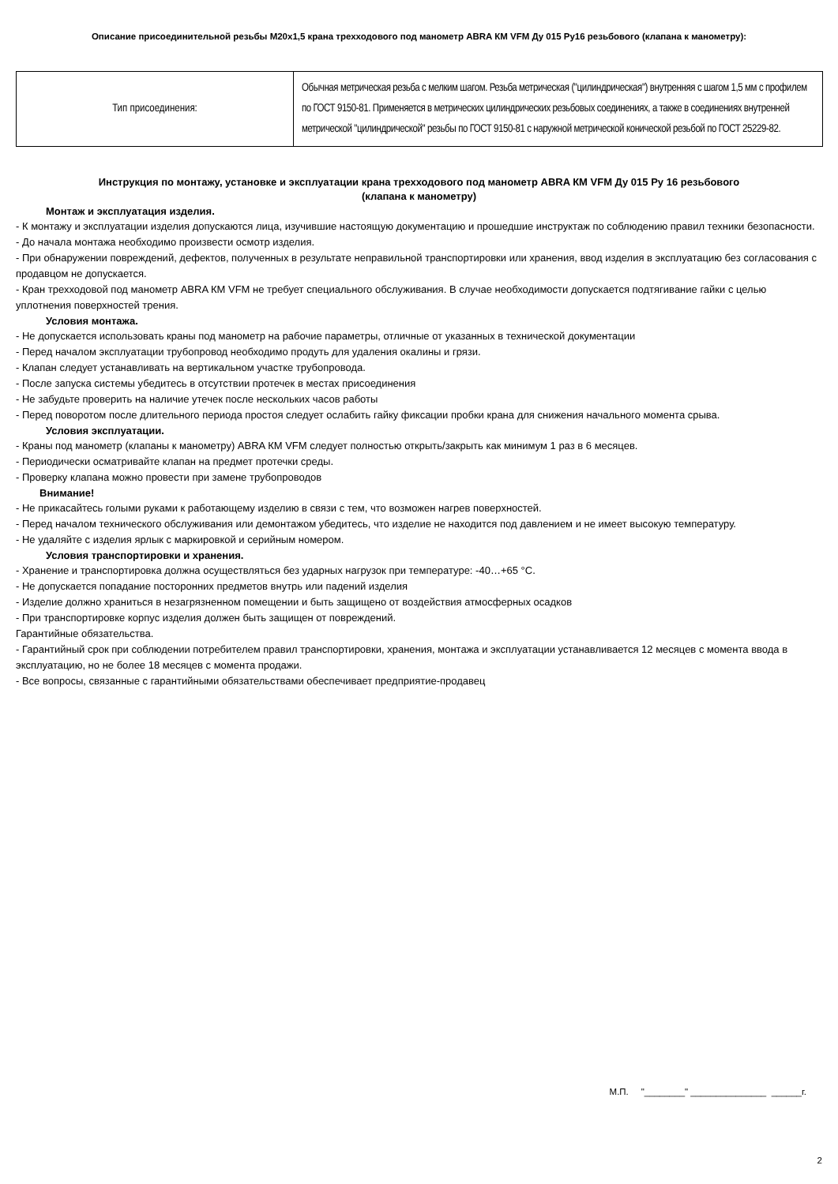Описание присоединительной резьбы М20х1,5 крана трехходового под манометр ABRA КМ VFM Ду 015 Ру16 резьбового (клапана к манометру):
| Тип присоединения: | Обычная метрическая резьба с мелким шагом. Резьба метрическая ("цилиндрическая") внутренняя с шагом 1,5 мм с профилем по ГОСТ 9150-81. Применяется в метрических цилиндрических резьбовых соединениях, а также в соединениях внутренней метрической "цилиндрической" резьбы по ГОСТ 9150-81 с наружной метрической конической резьбой по ГОСТ 25229-82. |
Инструкция по монтажу, установке и эксплуатации крана трехходового под манометр ABRA КМ VFM Ду 015 Ру 16 резьбового
(клапана к манометру)
Монтаж и эксплуатация изделия.
- К монтажу и эксплуатации изделия допускаются лица, изучившие настоящую документацию и прошедшие инструктаж по соблюдению правил техники безопасности.
- До начала монтажа необходимо произвести осмотр изделия.
- При обнаружении повреждений, дефектов, полученных в результате неправильной транспортировки или хранения, ввод изделия в эксплуатацию без согласования с продавцом не допускается.
- Кран трехходовой под манометр ABRA КМ VFM не требует специального обслуживания. В случае необходимости допускается подтягивание гайки с целью уплотнения поверхностей трения.
Условия монтажа.
- Не допускается использовать краны под манометр на рабочие параметры, отличные от указанных в технической документации
- Перед началом эксплуатации трубопровод необходимо продуть для удаления окалины и грязи.
- Клапан следует устанавливать на вертикальном участке трубопровода.
- После запуска системы убедитесь в отсутствии протечек в местах присоединения
- Не забудьте проверить на наличие утечек после нескольких часов работы
- Перед поворотом после длительного периода простоя следует ослабить гайку фиксации пробки крана для снижения начального момента срыва.
Условия эксплуатации.
- Краны под манометр (клапаны к манометру) ABRA КМ VFM следует полностью открыть/закрыть как минимум 1 раз в 6 месяцев.
- Периодически осматривайте клапан на предмет протечки среды.
- Проверку клапана можно провести при замене трубопроводов
Внимание!
- Не прикасайтесь голыми руками к работающему изделию в связи с тем, что возможен нагрев поверхностей.
- Перед началом технического обслуживания или демонтажом убедитесь, что изделие не находится под давлением и не имеет высокую температуру.
- Не удаляйте с изделия ярлык с маркировкой и серийным номером.
Условия транспортировки и хранения.
- Хранение и транспортировка должна осуществляться без ударных нагрузок при температуре: -40…+65 °С.
- Не допускается попадание посторонних предметов внутрь или падений изделия
- Изделие должно храниться в незагрязненном помещении и быть защищено от воздействия атмосферных осадков
- При транспортировке корпус изделия должен быть защищен от повреждений.
Гарантийные обязательства.
- Гарантийный срок при соблюдении потребителем правил транспортировки, хранения, монтажа и эксплуатации устанавливается 12 месяцев с момента ввода в эксплуатацию, но не более 18 месяцев с момента продажи.
- Все вопросы, связанные с гарантийными обязательствами обеспечивает предприятие-продавец
М.П. "________" _______________ ______г.
2